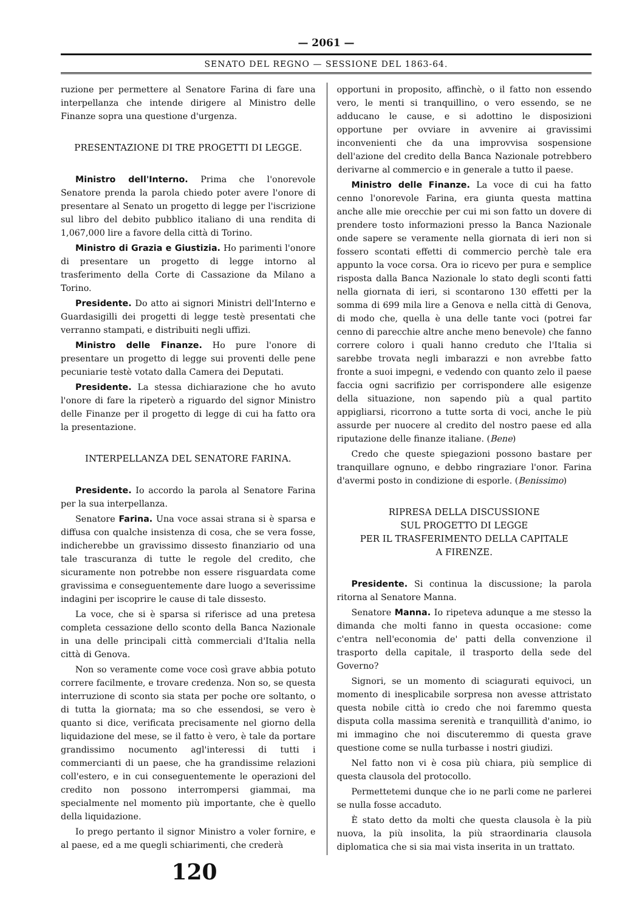— 2061 —
SENATO DEL REGNO — SESSIONE DEL 1863-64.
ruzione per permettere al Senatore Farina di fare una interpellanza che intende dirigere al Ministro delle Finanze sopra una questione d'urgenza.
PRESENTAZIONE DI TRE PROGETTI DI LEGGE.
Ministro dell'Interno. Prima che l'onorevole Senatore prenda la parola chiedo poter avere l'onore di presentare al Senato un progetto di legge per l'iscrizione sul libro del debito pubblico italiano di una rendita di 1,067,000 lire a favore della città di Torino.
Ministro di Grazia e Giustizia. Ho parimenti l'onore di presentare un progetto di legge intorno al trasferimento della Corte di Cassazione da Milano a Torino.
Presidente. Do atto ai signori Ministri dell'Interno e Guardasigilli dei progetti di legge testè presentati che verranno stampati, e distribuiti negli uffizi.
Ministro delle Finanze. Ho pure l'onore di presentare un progetto di legge sui proventi delle pene pecuniarie testè votato dalla Camera dei Deputati.
Presidente. La stessa dichiarazione che ho avuto l'onore di fare la ripeterò a riguardo del signor Ministro delle Finanze per il progetto di legge di cui ha fatto ora la presentazione.
INTERPELLANZA DEL SENATORE FARINA.
Presidente. Io accordo la parola al Senatore Farina per la sua interpellanza.
Senatore Farina. Una voce assai strana si è sparsa e diffusa con qualche insistenza di cosa, che se vera fosse, indicherebbe un gravissimo dissesto finanziario od una tale trascuranza di tutte le regole del credito, che sicuramente non potrebbe non essere risguardata come gravissima e conseguentemente dare luogo a severissime indagini per iscoprire le cause di tale dissesto.
La voce, che si è sparsa si riferisce ad una pretesa completa cessazione dello sconto della Banca Nazionale in una delle principali città commerciali d'Italia nella città di Genova.
Non so veramente come voce così grave abbia potuto correre facilmente, e trovare credenza. Non so, se questa interruzione di sconto sia stata per poche ore soltanto, o di tutta la giornata; ma so che essendosi, se vero è quanto si dice, verificata precisamente nel giorno della liquidazione del mese, se il fatto è vero, è tale da portare grandissimo nocumento agl'interessi di tutti i commercianti di un paese, che ha grandissime relazioni coll'estero, e in cui conseguentemente le operazioni del credito non possono interrompersi giammai, ma specialmente nel momento più importante, che è quello della liquidazione.
Io prego pertanto il signor Ministro a voler fornire, e al paese, ed a me quegli schiarimenti, che crederà
opportuni in proposito, affinchè, o il fatto non essendo vero, le menti si tranquillino, o vero essendo, se ne adducano le cause, e si adottino le disposizioni opportune per ovviare in avvenire ai gravissimi inconvenienti che da una improvvisa sospensione dell'azione del credito della Banca Nazionale potrebbero derivarne al commercio e in generale a tutto il paese.
Ministro delle Finanze. La voce di cui ha fatto cenno l'onorevole Farina, era giunta questa mattina anche alle mie orecchie per cui mi son fatto un dovere di prendere tosto informazioni presso la Banca Nazionale onde sapere se veramente nella giornata di ieri non si fossero scontati effetti di commercio perchè tale era appunto la voce corsa. Ora io ricevo per pura e semplice risposta dalla Banca Nazionale lo stato degli sconti fatti nella giornata di ieri, si scontarono 130 effetti per la somma di 699 mila lire a Genova e nella città di Genova, di modo che, quella è una delle tante voci (potrei far cenno di parecchie altre anche meno benevole) che fanno correre coloro i quali hanno creduto che l'Italia si sarebbe trovata negli imbarazzi e non avrebbe fatto fronte a suoi impegni, e vedendo con quanto zelo il paese faccia ogni sacrifizio per corrispondere alle esigenze della situazione, non sapendo più a qual partito appigliarsi, ricorrono a tutte sorta di voci, anche le più assurde per nuocere al credito del nostro paese ed alla riputazione delle finanze italiane. (Bene)
Credo che queste spiegazioni possono bastare per tranquillare ognuno, e debbo ringraziare l'onor. Farina d'avermi posto in condizione di esporle. (Benissimo)
RIPRESA DELLA DISCUSSIONE
SUL PROGETTO DI LEGGE
PER IL TRASFERIMENTO DELLA CAPITALE
A FIRENZE.
Presidente. Si continua la discussione; la parola ritorna al Senatore Manna.
Senatore Manna. Io ripeteva adunque a me stesso la dimanda che molti fanno in questa occasione: come c'entra nell'economia de' patti della convenzione il trasporto della capitale, il trasporto della sede del Governo?
Signori, se un momento di sciagurati equivoci, un momento di inesplicabile sorpresa non avesse attristato questa nobile città io credo che noi faremmo questa disputa colla massima serenità e tranquillità d'animo, io mi immagino che noi discuteremmo di questa grave questione come se nulla turbasse i nostri giudizi.
Nel fatto non vi è cosa più chiara, più semplice di questa clausola del protocollo.
Permettetemi dunque che io ne parli come ne parlerei se nulla fosse accaduto.
È stato detto da molti che questa clausola è la più nuova, la più insolita, la più straordinaria clausola diplomatica che si sia mai vista inserita in un trattato.
120